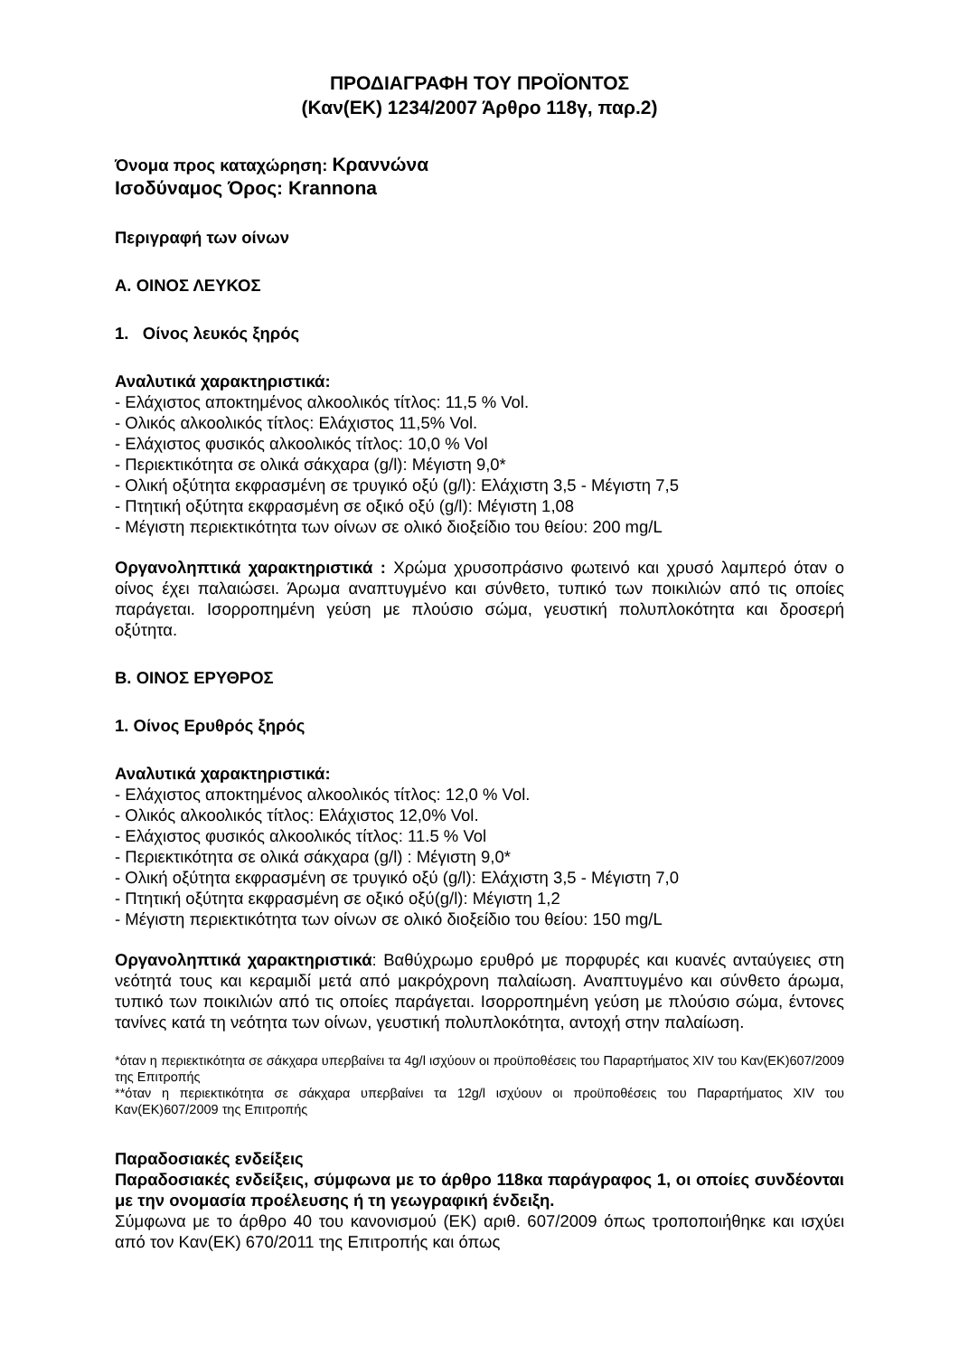ΠΡΟΔΙΑΓΡΑΦΗ ΤΟΥ ΠΡΟΪΟΝΤΟΣ
(Καν(ΕΚ) 1234/2007 Άρθρο 118γ, παρ.2)
Όνομα προς καταχώρηση: Κραννώνα
Ισοδύναμος Όρος: Krannona
Περιγραφή των οίνων
Α. ΟΙΝΟΣ ΛΕΥΚΟΣ
1. Οίνος λευκός ξηρός
Αναλυτικά χαρακτηριστικά:
- Ελάχιστος αποκτημένος αλκοολικός τίτλος: 11,5 % Vol.
- Ολικός αλκοολικός τίτλος: Ελάχιστος 11,5% Vol.
- Ελάχιστος φυσικός αλκοολικός τίτλος: 10,0 % Vol
- Περιεκτικότητα σε ολικά σάκχαρα (g/l): Μέγιστη 9,0*
- Ολική οξύτητα εκφρασμένη σε τρυγικό οξύ (g/l): Ελάχιστη 3,5 - Μέγιστη 7,5
- Πτητική οξύτητα εκφρασμένη σε οξικό οξύ (g/l): Μέγιστη 1,08
- Μέγιστη περιεκτικότητα των οίνων σε ολικό διοξείδιο του θείου: 200 mg/L
Οργανοληπτικά χαρακτηριστικά : Χρώμα χρυσοπράσινο φωτεινό και χρυσό λαμπερό όταν ο οίνος έχει παλαιώσει. Άρωμα αναπτυγμένο και σύνθετο, τυπικό των ποικιλιών από τις οποίες παράγεται. Ισορροπημένη γεύση με πλούσιο σώμα, γευστική πολυπλοκότητα και δροσερή οξύτητα.
Β. ΟΙΝΟΣ ΕΡΥΘΡΟΣ
1. Οίνος Ερυθρός ξηρός
Αναλυτικά χαρακτηριστικά:
- Ελάχιστος αποκτημένος αλκοολικός τίτλος: 12,0 % Vol.
- Ολικός αλκοολικός τίτλος: Ελάχιστος 12,0% Vol.
- Ελάχιστος φυσικός αλκοολικός τίτλος: 11.5 % Vol
- Περιεκτικότητα σε ολικά σάκχαρα (g/l) : Μέγιστη 9,0*
- Ολική οξύτητα εκφρασμένη σε τρυγικό οξύ (g/l): Ελάχιστη 3,5 - Μέγιστη 7,0
- Πτητική οξύτητα εκφρασμένη σε οξικό οξύ(g/l): Μέγιστη 1,2
- Μέγιστη περιεκτικότητα των οίνων σε ολικό διοξείδιο του θείου: 150 mg/L
Οργανοληπτικά χαρακτηριστικά: Βαθύχρωμο ερυθρό με πορφυρές και κυανές ανταύγειες στη νεότητά τους και κεραμιδί μετά από μακρόχρονη παλαίωση. Αναπτυγμένο και σύνθετο άρωμα, τυπικό των ποικιλιών από τις οποίες παράγεται. Ισορροπημένη γεύση με πλούσιο σώμα, έντονες τανίνες κατά τη νεότητα των οίνων, γευστική πολυπλοκότητα, αντοχή στην παλαίωση.
*όταν η περιεκτικότητα σε σάκχαρα υπερβαίνει τα 4g/l ισχύουν οι προϋποθέσεις του Παραρτήματος XIV του Καν(ΕΚ)607/2009 της Επιτροπής
**όταν η περιεκτικότητα σε σάκχαρα υπερβαίνει τα 12g/l ισχύουν οι προϋποθέσεις του Παραρτήματος XIV του Καν(ΕΚ)607/2009 της Επιτροπής
Παραδοσιακές ενδείξεις
Παραδοσιακές ενδείξεις, σύμφωνα με το άρθρο 118κα παράγραφος 1, οι οποίες συνδέονται με την ονομασία προέλευσης ή τη γεωγραφική ένδειξη.
Σύμφωνα με το άρθρο 40 του κανονισμού (ΕΚ) αριθ. 607/2009 όπως τροποποιήθηκε και ισχύει από τον Καν(ΕΚ) 670/2011 της Επιτροπής και όπως